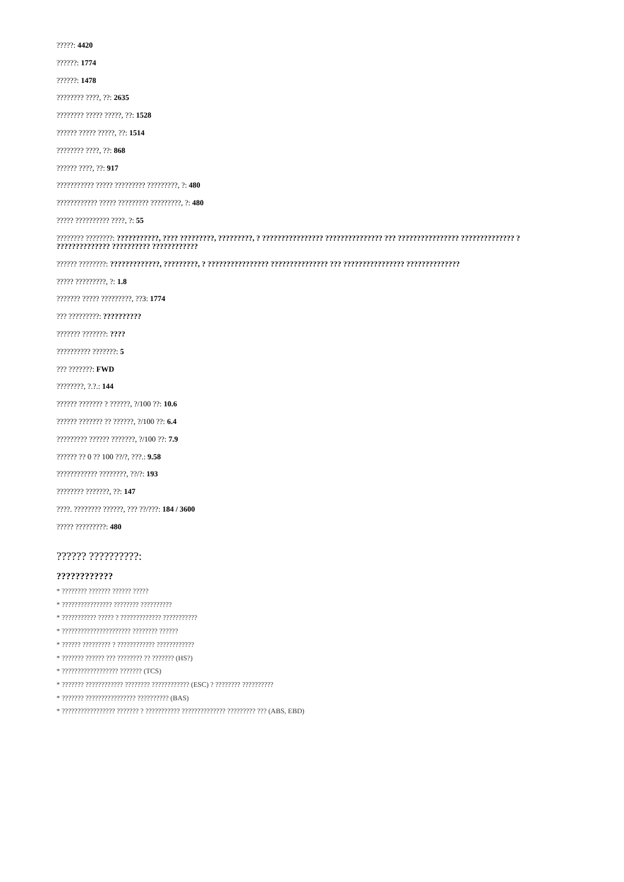?????: 4420
??????: 1774
??????: 1478
???????? ????, ??: 2635
???????? ????? ?????, ??: 1528
?????? ????? ?????, ??: 1514
???????? ????, ??: 868
?????? ????, ??: 917
??????????? ????? ????????? ?????????, ?: 480
???????????? ????? ????????? ?????????, ?: 480
????? ?????????? ????, ?: 55
???????? ????????: ???????????, ???? ?????????, ?????????, ? ???????????????? ??????????????? ??? ???????????????? ?????????????? ? ?????????????? ?????????? ????????????
?????? ????????: ?????????????, ?????????, ? ???????????????? ??????????????? ??? ???????????????? ??????????????
????? ?????????, ?: 1.8
??????? ????? ?????????, ??3: 1774
??? ?????????: ??????????
??????? ???????: ????
?????????? ???????: 5
??? ???????: FWD
????????, ?.?.: 144
?????? ??????? ? ??????, ?/100 ??: 10.6
?????? ??????? ?? ??????, ?/100 ??: 6.4
????????? ?????? ???????, ?/100 ??: 7.9
?????? ?? 0 ?? 100 ??/?, ???.: 9.58
???????????? ????????, ??/?: 193
???????? ???????, ??: 147
????. ???????? ??????, ??? ??/???: 184 / 3600
????? ?????????: 480
?????? ??????????:
????????????
* ???????? ??????? ?????? ?????
* ???????????????? ???????? ??????????
* ??????????? ????? ? ????????????? ???????????
* ?????????????????????? ???????? ??????
* ?????? ????????? ? ???????????? ????????????
* ??????? ?????? ??? ???????? ?? ??????? (HS?)
* ?????????????????? ??????? (TCS)
* ??????? ???????????? ???????? ???????????? (ESC) ? ???????? ??????????
* ??????? ???????????????? ?????????? (BAS)
* ????????????????? ??????? ? ??????????? ?????????????? ????????? ??? (ABS, EBD)